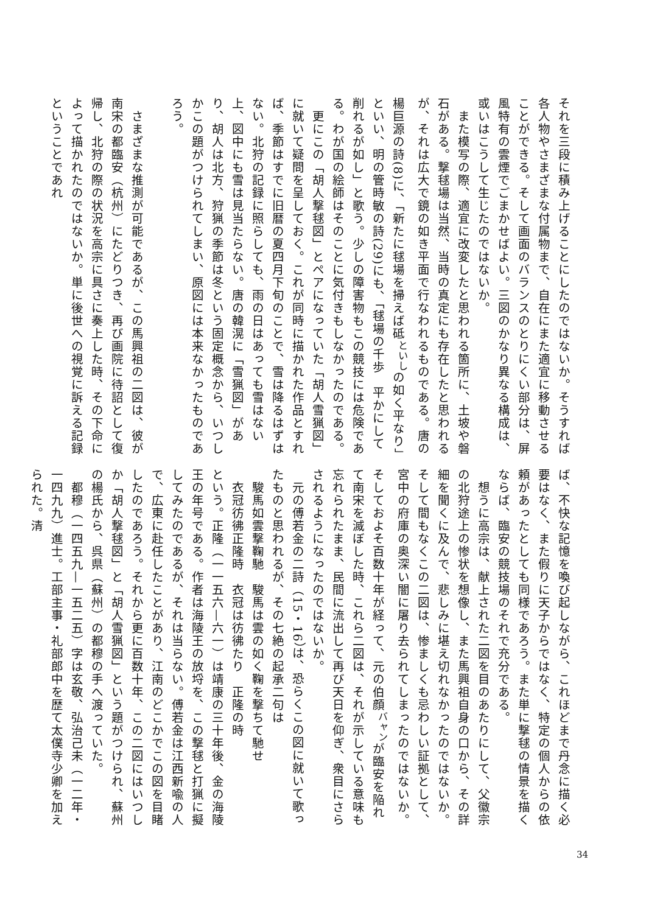それを三段に積み上げることにしたのではないか。そうすれば各人物やさまざまな付属物まで、自在にまた適宜に移動させることができる。そして画面のバランスのとりにくい部分は、屏風特有の雲煙でごまかせばよい。三図のかなり異なる構成は、或いはこうして生じたのではないか。
　また模写の際、適宜に改変したと思われる箇所に、土坡や磐石がある。撃毬場は当然、当時の真定にも存在したと思われるが、それは広大で鏡の如き平面で行なわれるものである。唐の楊巨源の詩(8)に、「新たに毬場を掃えば砥<sup>といし</sup>の如く平なり」といい、明の管時敏の詩(29)にも、「毬場の千歩　平かにして削れるが如し」と歌う。少しの障害物もこの競技には危険である。わが国の絵師はそのことに気付きもしなかったのである。
　更にこの「胡人撃毬図」とペアになっていた「胡人雪猟図」に就いて疑問を呈しておく。これが同時に描かれた作品とすれば、季節はすでに旧暦の夏四月下旬のことで、雪は降るはずはない。北狩の記録に照らしても、雨の日はあっても雪はない上、図中にも雪は見当たらない。唐の韓滉に「雪猟図」があり、胡人は北方、狩猟の季節は冬という固定概念から、いつしかこの題がつけられてしまい、原図には本来なかったものであろう。
　さまざまな推測が可能であるが、この馬興祖の二図は、彼が南宋の都臨安（杭州）にたどりつき、再び画院に待詔として復帰し、北狩の際の状況を高宗に具さに奏上した時、その下命によって描かれたのではないか。単に後世への視覚に訴える記録ということであれ
ば、不快な記憶を喚び起しながら、これほどまで丹念に描く必要はなく、また假りに天子からではなく、特定の個人からの依頼があったとしても同様であろう。また単に撃毬の情景を描くならば、臨安の競技場のそれで充分である。
　想うに高宗は、献上された二図を目のあたりにして、父徽宗の北狩途上の惨状を想像し、また馬興祖自身の口から、その詳細を聞くに及んで、悲しみに堪え切れなかったのではないか。そして間もなくこの二図は、惨ましくも忌わしい証拠として、宮中の府庫の奥深い闇に屠り去られてしまったのではないか。そしておよそ百数十年が経って、元の伯顔<sup>バャン</sup>が臨安を陥れて南宋を滅ぼした時、これら二図は、それが示している意味も忘れられたまま、民間に流出して再び天日を仰ぎ、衆目にさらされるようになったのではないか。
　元の傅若金の二詩（15・16）は、恐らくこの図に就いて歌ったものと思われるが、その七絶の起承二句は
　駿馬如雲撃鞠馳　駿馬は雲の如く鞠を撃ちて馳せ
　衣冠彷彿正隆時　衣冠は彷彿たり　正隆の時
という。正隆（一一五六—六一）は靖康の三十年後、金の海陵王の年号である。作者は海陵王の放埒を、この撃毬と打猟に擬してみたのであるが、それは当らない。傅若金は江西新喩の人で、広東に赴任したことがあり、江南のどこかでこの図を目睹したのであろう。それから更に百数十年、この二図にはいつしか「胡人撃毬図」と「胡人雪猟図」という題がつけられ、蘇州の楊氏から、呉県（蘇州）の都穆の手へ渡っていた。
　都穆（一四五九—一五二五）字は玄敬、弘治己未（一二年・一四九九）進士。工部主事・礼部郎中を歴て太僕寺少卿を加えられた。清
34